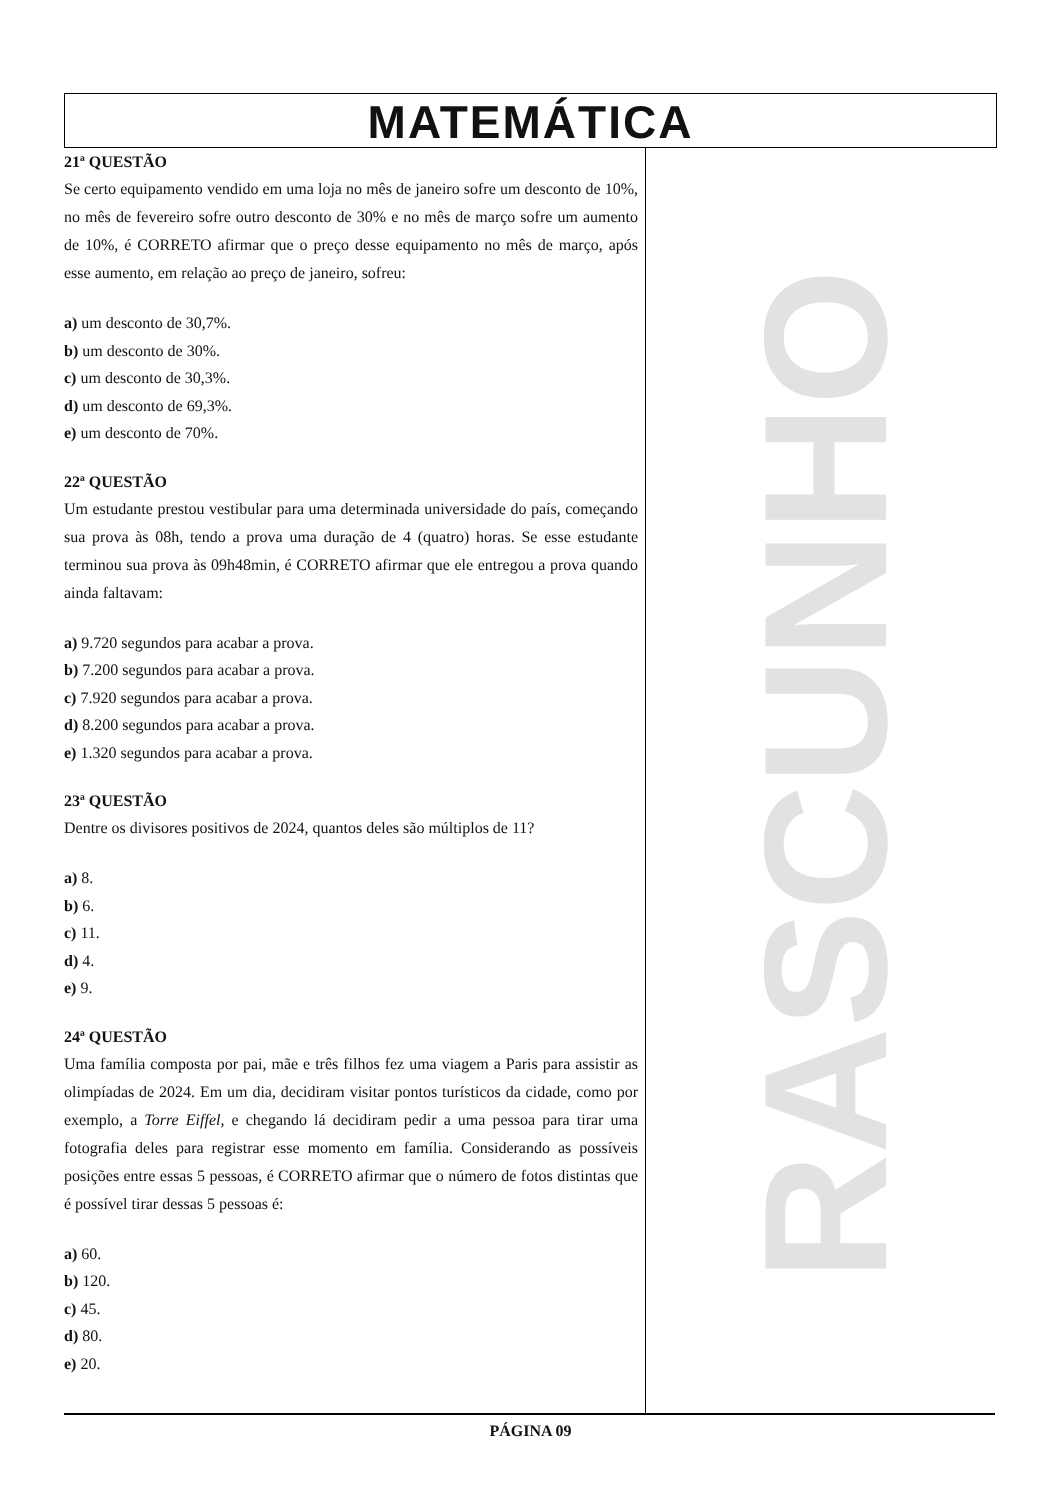MATEMÁTICA
21ª QUESTÃO
Se certo equipamento vendido em uma loja no mês de janeiro sofre um desconto de 10%, no mês de fevereiro sofre outro desconto de 30% e no mês de março sofre um aumento de 10%, é CORRETO afirmar que o preço desse equipamento no mês de março, após esse aumento, em relação ao preço de janeiro, sofreu:
a) um desconto de 30,7%.
b) um desconto de 30%.
c) um desconto de 30,3%.
d) um desconto de 69,3%.
e) um desconto de 70%.
22ª QUESTÃO
Um estudante prestou vestibular para uma determinada universidade do país, começando sua prova às 08h, tendo a prova uma duração de 4 (quatro) horas. Se esse estudante terminou sua prova às 09h48min, é CORRETO afirmar que ele entregou a prova quando ainda faltavam:
a) 9.720 segundos para acabar a prova.
b) 7.200 segundos para acabar a prova.
c) 7.920 segundos para acabar a prova.
d) 8.200 segundos para acabar a prova.
e) 1.320 segundos para acabar a prova.
23ª QUESTÃO
Dentre os divisores positivos de 2024, quantos deles são múltiplos de 11?
a) 8.
b) 6.
c) 11.
d) 4.
e) 9.
24ª QUESTÃO
Uma família composta por pai, mãe e três filhos fez uma viagem a Paris para assistir as olimpíadas de 2024. Em um dia, decidiram visitar pontos turísticos da cidade, como por exemplo, a Torre Eiffel, e chegando lá decidiram pedir a uma pessoa para tirar uma fotografia deles para registrar esse momento em família. Considerando as possíveis posições entre essas 5 pessoas, é CORRETO afirmar que o número de fotos distintas que é possível tirar dessas 5 pessoas é:
a) 60.
b) 120.
c) 45.
d) 80.
e) 20.
RASCUNHO
PÁGINA 09